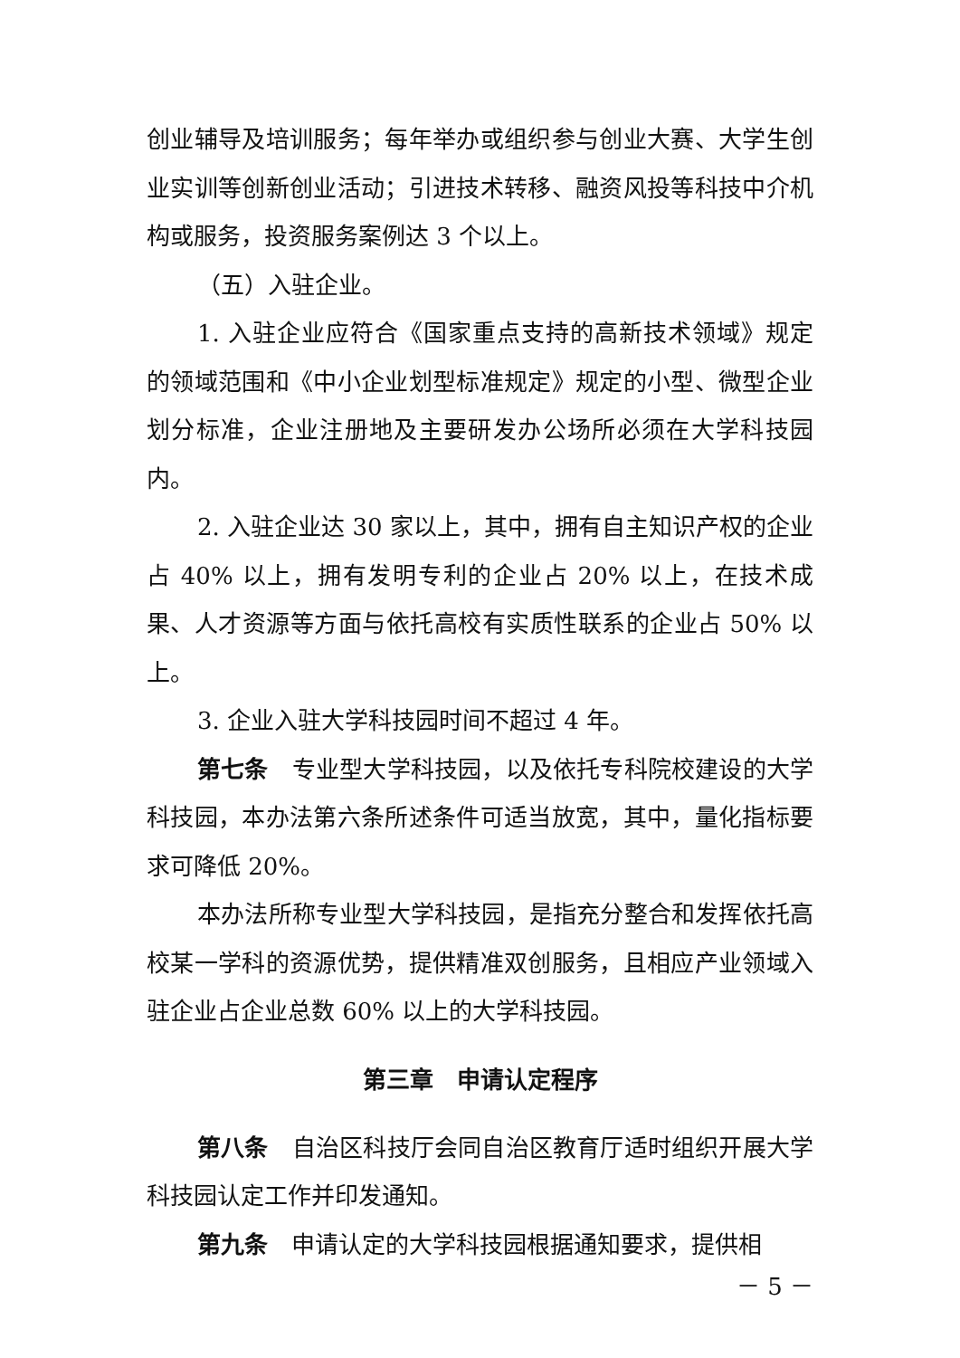创业辅导及培训服务；每年举办或组织参与创业大赛、大学生创业实训等创新创业活动；引进技术转移、融资风投等科技中介机构或服务，投资服务案例达 3 个以上。
（五）入驻企业。
1. 入驻企业应符合《国家重点支持的高新技术领域》规定的领域范围和《中小企业划型标准规定》规定的小型、微型企业划分标准，企业注册地及主要研发办公场所必须在大学科技园内。
2. 入驻企业达 30 家以上，其中，拥有自主知识产权的企业占 40% 以上，拥有发明专利的企业占 20% 以上，在技术成果、人才资源等方面与依托高校有实质性联系的企业占 50% 以上。
3. 企业入驻大学科技园时间不超过 4 年。
第七条　专业型大学科技园，以及依托专科院校建设的大学科技园，本办法第六条所述条件可适当放宽，其中，量化指标要求可降低 20%。
本办法所称专业型大学科技园，是指充分整合和发挥依托高校某一学科的资源优势，提供精准双创服务，且相应产业领域入驻企业占企业总数 60% 以上的大学科技园。
第三章　申请认定程序
第八条　自治区科技厅会同自治区教育厅适时组织开展大学科技园认定工作并印发通知。
第九条　申请认定的大学科技园根据通知要求，提供相
－ 5 －